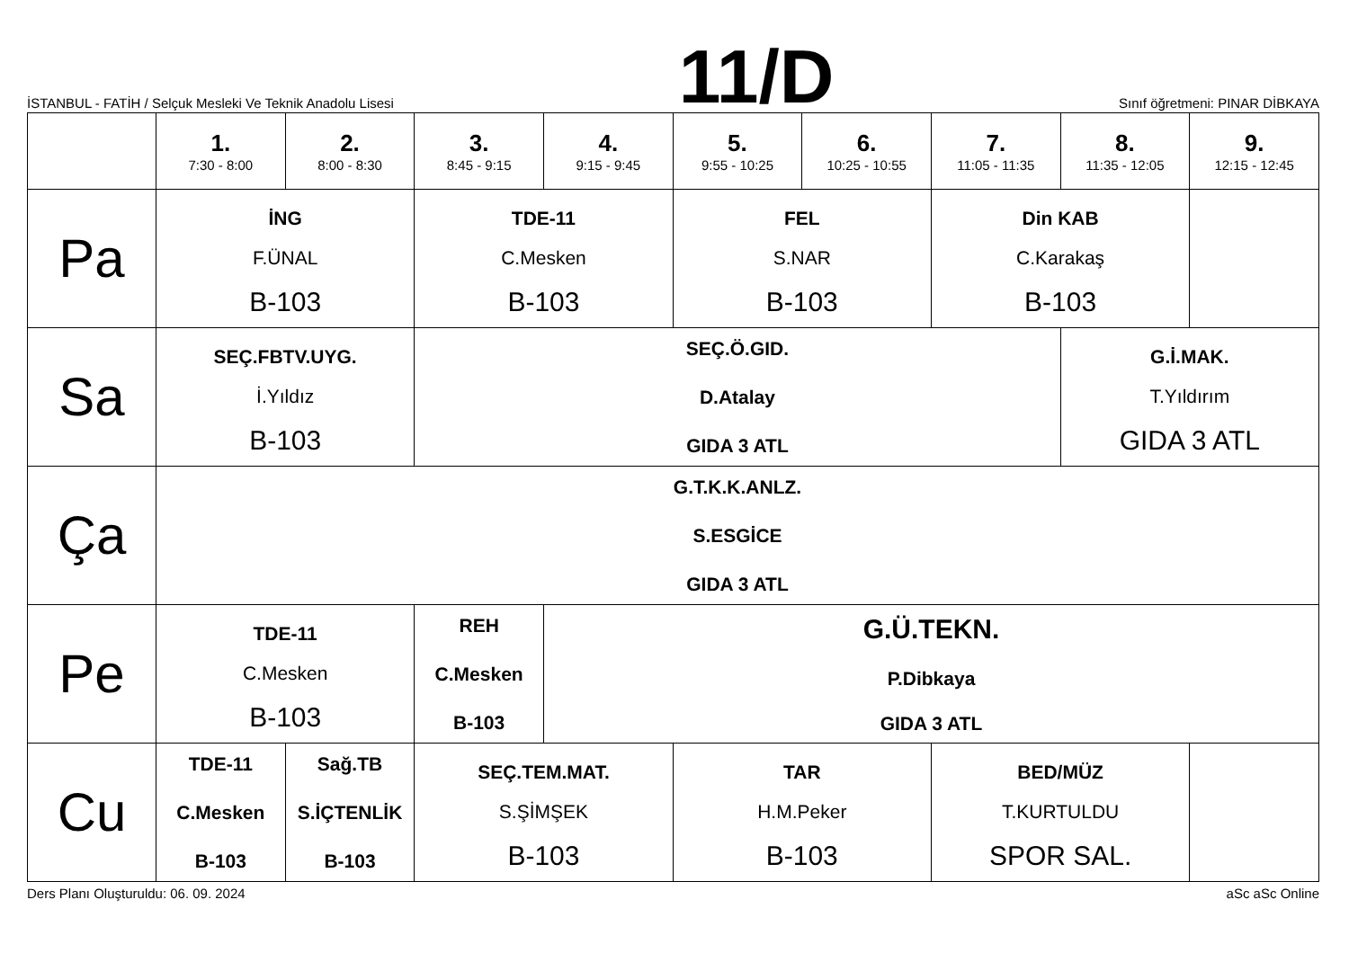İSTANBUL - FATİH / Selçuk Mesleki Ve Teknik Anadolu Lisesi
11/D
Sınıf öğretmeni: PINAR DİBKAYA
| | 1. 7:30 - 8:00 | 2. 8:00 - 8:30 | 3. 8:45 - 9:15 | 4. 9:15 - 9:45 | 5. 9:55 - 10:25 | 6. 10:25 - 10:55 | 7. 11:05 - 11:35 | 8. 11:35 - 12:05 | 9. 12:15 - 12:45 |
| --- | --- | --- | --- | --- | --- | --- | --- | --- | --- |
| Pa | İNG F.ÜNAL B-103 | | TDE-11 C.Mesken B-103 | | FEL S.NAR B-103 | | Din KAB C.Karakaş B-103 | | |
| Sa | SEÇ.FBTV.UYG. İ.Yıldız B-103 | | SEÇ.Ö.GID. D.Atalay GIDA 3 ATL | | | | | G.İ.MAK. T.Yıldırım GIDA 3 ATL | |
| Ça | G.T.K.K.ANLZ. S.ESGİCE GIDA 3 ATL | | | | | | | | |
| Pe | TDE-11 C.Mesken B-103 | | REH C.Mesken B-103 | G.Ü.TEKN. P.Dibkaya GIDA 3 ATL | | | | | |
| Cu | TDE-11 C.Mesken B-103 | Sağ.TB S.İÇTENLİK B-103 | SEÇ.TEM.MAT. S.ŞİMŞEK B-103 | | TAR H.M.Peker B-103 | | BED/MÜZ T.KURTULDU SPOR SAL. | | |
Ders Planı Oluşturuldu: 06. 09. 2024 aSc aSc Online